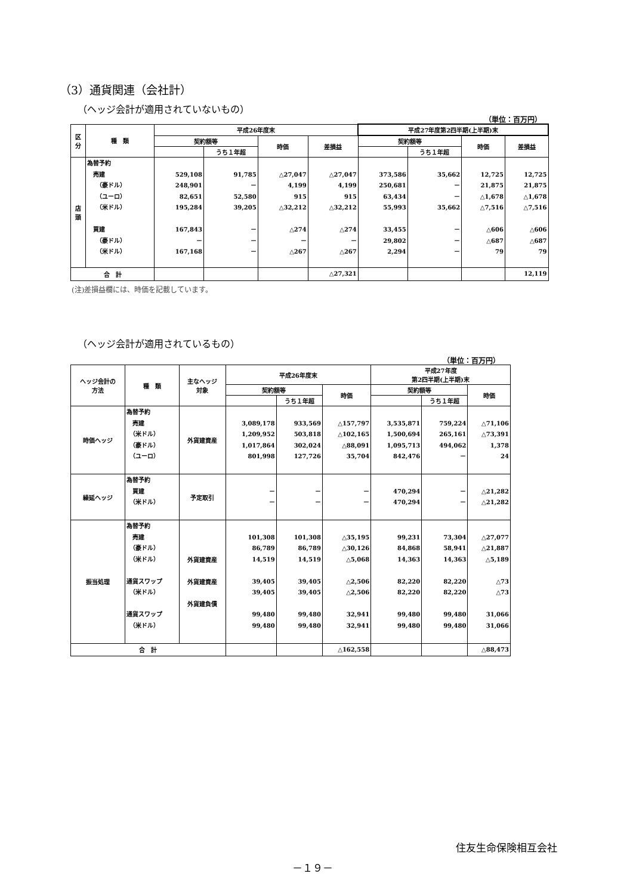（3）通貨関連（会社計）
（ヘッジ会計が適用されていないもの）
（単位：百万円）
| 区 分 | 種 類 | 平成26年度末 | | | | 平成27年度第2四半期(上半期)末 | | | |
| --- | --- | --- | --- | --- | --- | --- | --- | --- | --- |
| | | 契約額等 | | 時価 | 差損益 | 契約額等 | | 時価 | 差損益 |
| | | | うち１年超 | | | | うち１年超 | | |
| 店 頭 | 為替予約 売建 （豪ドル） （ユーロ） （米ドル） 買建 （豪ドル） （米ドル） | 529,108 248,901 82,651 195,284 167,843 － 167,168 | 91,785 － 52,580 39,205 － － － | △27,047 4,199 915 △32,212 △274 － △267 | △27,047 4,199 915 △32,212 △274 － △267 | 373,586 250,681 63,434 55,993 33,455 29,802 2,294 | 35,662 － － 35,662 － － － | 12,725 21,875 △1,678 △7,516 △606 △687 79 | 12,725 21,875 △1,678 △7,516 △606 △687 79 |
| 合 計 | | | | | △27,321 | | | | 12,119 |
(注)差損益欄には、時価を記載しています。
（ヘッジ会計が適用されているもの）
（単位：百万円）
| ヘッジ会計の 方法 | 種 類 | 主なヘッジ 対象 | 平成26年度末 | | | 平成27年度 第2四半期(上半期)末 | | |
| --- | --- | --- | --- | --- | --- | --- | --- | --- |
| | | | 契約額等 | | 時価 | 契約額等 | | 時価 |
| | | | | うち１年超 | | | うち１年超 | |
| 時価ヘッジ | 為替予約 売建 （米ドル） （豪ドル） （ユーロ） | 外貨建資産 | 3,089,178 1,209,952 1,017,864 801,998 | 933,569 503,818 302,024 127,726 | △157,797 △102,165 △88,091 35,704 | 3,535,871 1,500,694 1,095,713 842,476 | 759,224 265,161 494,062 － | △71,106 △73,391 1,378 24 |
| 繰延ヘッジ | 為替予約 買建 （米ドル） | 予定取引 | － － | － － | － － | 470,294 470,294 | － － | △21,282 △21,282 |
| 振当処理 | 為替予約 売建 （豪ドル） （米ドル） 通貨スワップ （米ドル） 通貨スワップ （米ドル） | 外貨建資産 外貨建資産 外貨建負債 | 101,308 86,789 14,519 39,405 39,405 99,480 99,480 | 101,308 86,789 14,519 39,405 39,405 99,480 99,480 | △35,195 △30,126 △5,068 △2,506 △2,506 32,941 32,941 | 99,231 84,868 14,363 82,220 82,220 99,480 99,480 | 73,304 58,941 14,363 82,220 82,220 99,480 99,480 | △27,077 △21,887 △5,189 △73 △73 31,066 31,066 |
| 合 計 | | | | | △162,558 | | | △88,473 |
住友生命保険相互会社
－１９－